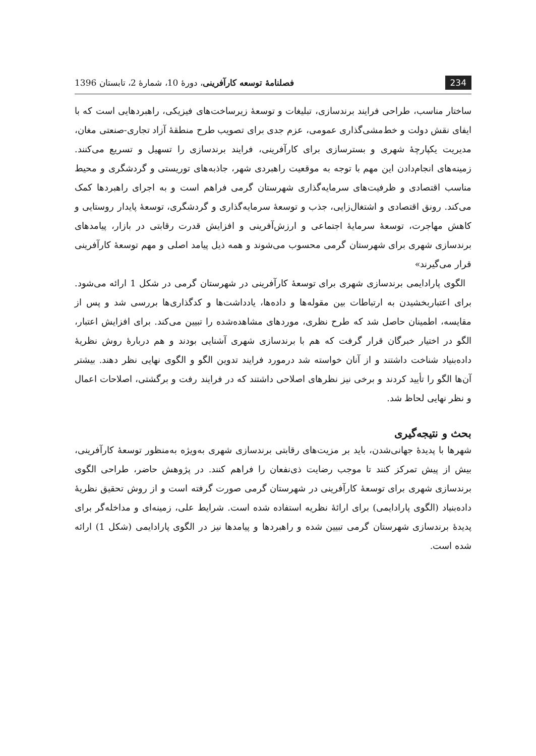234 فصلنامهٔ توسعه کارآفرینی، دورهٔ 10، شمارهٔ 2، تابستان 1396
ساختار مناسب، طراحی فرایند برندسازی، تبلیغات و توسعهٔ زیرساخت‌های فیزیکی، راهبردهایی است که با ایفای نقش دولت و خط‌مشی‌گذاری عمومی، عزم جدی برای تصویب طرح منطقهٔ آزاد تجاری-صنعتی مغان، مدیریت یکپارچهٔ شهری و بسترسازی برای کارآفرینی، فرایند برندسازی را تسهیل و تسریع می‌کنند. زمینه‌های انجام‌دادن این مهم با توجه به موقعیت راهبردی شهر، جاذبه‌های توریستی و گردشگری و محیط مناسب اقتصادی و ظرفیت‌های سرمایه‌گذاری شهرستان گرمی فراهم است و به اجرای راهبردها کمک می‌کند. رونق اقتصادی و اشتغال‌زایی، جذب و توسعهٔ سرمایه‌گذاری و گردشگری، توسعهٔ پایدار روستایی و کاهش مهاجرت، توسعهٔ سرمایهٔ اجتماعی و ارزش‌آفرینی و افزایش قدرت رقابتی در بازار، پیامدهای برندسازی شهری برای شهرستان گرمی محسوب می‌شوند و همه ذیل پیامد اصلی و مهم توسعهٔ کارآفرینی قرار می‌گیرند»
الگوی پارادایمی برندسازی شهری برای توسعهٔ کارآفرینی در شهرستان گرمی در شکل 1 ارائه می‌شود. برای اعتباربخشیدن به ارتباطات بین مقوله‌ها و داده‌ها، یادداشت‌ها و کدگذاری‌ها بررسی شد و پس از مقایسه، اطمینان حاصل شد که طرح نظری، موردهای مشاهده‌شده را تبیین می‌کند. برای افزایش اعتبار، الگو در اختیار خبرگان قرار گرفت که هم با برندسازی شهری آشنایی بودند و هم دربارهٔ روش نظریهٔ داده‌بنیاد شناخت داشتند و از آنان خواسته شد درمورد فرایند تدوین الگو و الگوی نهایی نظر دهند. بیشتر آن‌ها الگو را تأیید کردند و برخی نیز نظرهای اصلاحی داشتند که در فرایند رفت و برگشتی، اصلاحات اعمال و نظر نهایی لحاظ شد.
بحث و نتیجه‌گیری
شهرها با پدیدهٔ جهانی‌شدن، باید بر مزیت‌های رقابتی برندسازی شهری به‌ویژه به‌منظور توسعهٔ کارآفرینی، بیش از پیش تمرکز کنند تا موجب رضایت ذی‌نفعان را فراهم کنند. در پژوهش حاضر، طراحی الگوی برندسازی شهری برای توسعهٔ کارآفرینی در شهرستان گرمی صورت گرفته است و از روش تحقیق نظریهٔ داده‌بنیاد (الگوی پارادایمی) برای ارائهٔ نظریه استفاده شده است. شرایط علی، زمینه‌ای و مداخله‌گر برای پدیدهٔ برندسازی شهرستان گرمی تبیین شده و راهبردها و پیامدها نیز در الگوی پارادایمی (شکل 1) ارائه شده است.